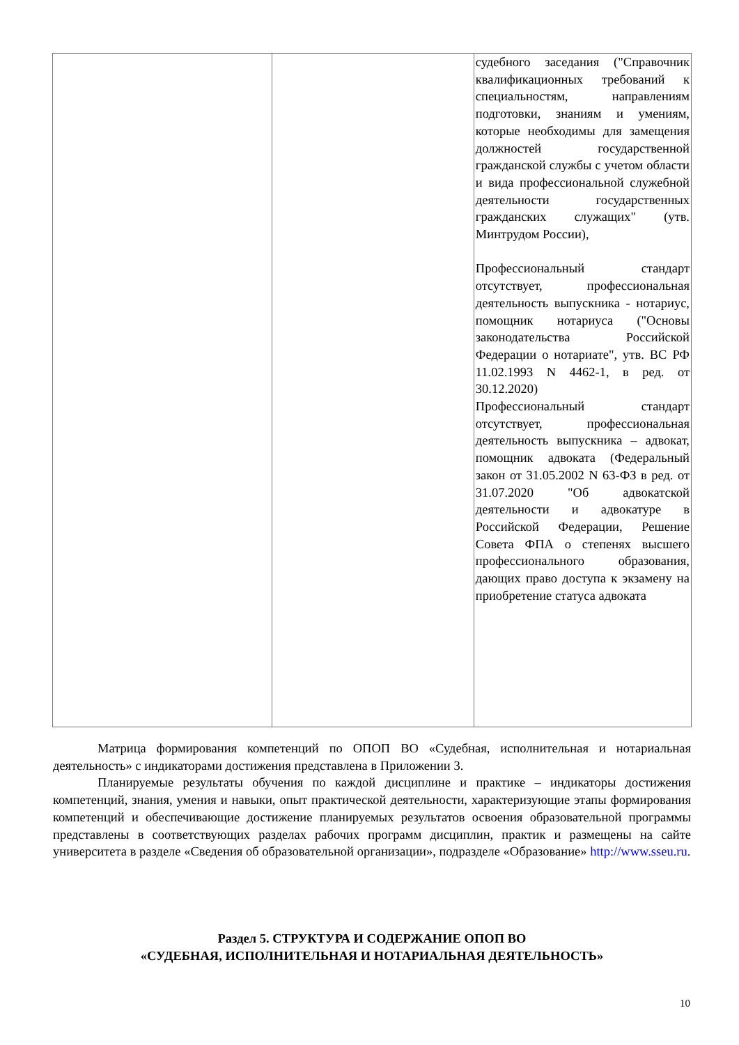| | | судебного заседания ("Справочник квалификационных требований к специальностям, направлениям подготовки, знаниям и умениям, которые необходимы для замещения должностей государственной гражданской службы с учетом области и вида профессиональной служебной деятельности государственных гражданских служащих" (утв. Минтрудом России), Профессиональный стандарт отсутствует, профессиональная деятельность выпускника - нотариус, помощник нотариуса ("Основы законодательства Российской Федерации о нотариате", утв. ВС РФ 11.02.1993 N 4462-1, в ред. от 30.12.2020) Профессиональный стандарт отсутствует, профессиональная деятельность выпускника – адвокат, помощник адвоката (Федеральный закон от 31.05.2002 N 63-ФЗ в ред. от 31.07.2020 "Об адвокатской деятельности и адвокатуре в Российской Федерации, Решение Совета ФПА о степенях высшего профессионального образования, дающих право доступа к экзамену на приобретение статуса адвоката |
Матрица формирования компетенций по ОПОП ВО «Судебная, исполнительная и нотариальная деятельность» с индикаторами достижения представлена в Приложении 3.
Планируемые результаты обучения по каждой дисциплине и практике – индикаторы достижения компетенций, знания, умения и навыки, опыт практической деятельности, характеризующие этапы формирования компетенций и обеспечивающие достижение планируемых результатов освоения образовательной программы представлены в соответствующих разделах рабочих программ дисциплин, практик и размещены на сайте университета в разделе «Сведения об образовательной организации», подразделе «Образование» http://www.sseu.ru.
Раздел 5. СТРУКТУРА И СОДЕРЖАНИЕ ОПОП ВО
«СУДЕБНАЯ, ИСПОЛНИТЕЛЬНАЯ И НОТАРИАЛЬНАЯ ДЕЯТЕЛЬНОСТЬ»
10